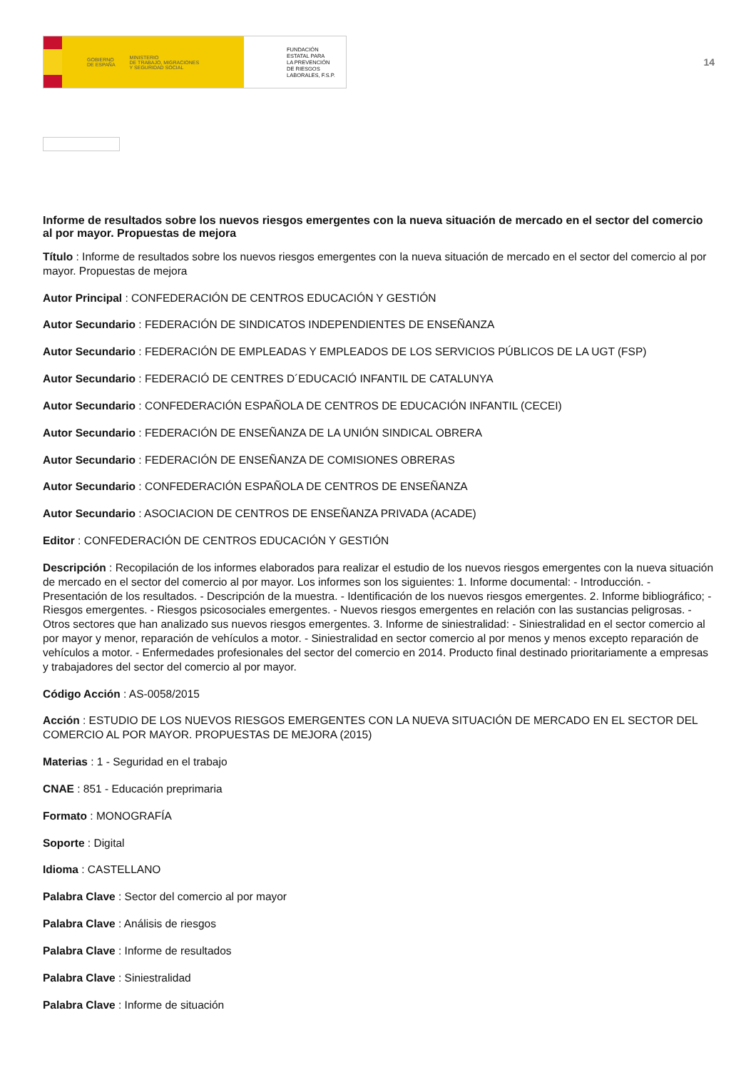GOBIERNO
DE ESPAÑA MINISTERIO
DE TRABAJO, MIGRACIONES
Y SEGURIDAD SOCIAL
FUNDACIÓN
ESTATAL PARA
LA PREVENCIÓN
DE RIESGOS
LABORALES, F.S.P.
14
Informe de resultados sobre los nuevos riesgos emergentes con la nueva situación de mercado en el sector del comercio al por mayor. Propuestas de mejora
Título : Informe de resultados sobre los nuevos riesgos emergentes con la nueva situación de mercado en el sector del comercio al por mayor. Propuestas de mejora
Autor Principal : CONFEDERACIÓN DE CENTROS EDUCACIÓN Y GESTIÓN
Autor Secundario : FEDERACIÓN DE SINDICATOS INDEPENDIENTES DE ENSEÑANZA
Autor Secundario : FEDERACIÓN DE EMPLEADAS Y EMPLEADOS DE LOS SERVICIOS PÚBLICOS DE LA UGT (FSP)
Autor Secundario : FEDERACIÓ DE CENTRES D´EDUCACIÓ INFANTIL DE CATALUNYA
Autor Secundario : CONFEDERACIÓN ESPAÑOLA DE CENTROS DE EDUCACIÓN INFANTIL (CECEI)
Autor Secundario : FEDERACIÓN DE ENSEÑANZA DE LA UNIÓN SINDICAL OBRERA
Autor Secundario : FEDERACIÓN DE ENSEÑANZA DE COMISIONES OBRERAS
Autor Secundario : CONFEDERACIÓN ESPAÑOLA DE CENTROS DE ENSEÑANZA
Autor Secundario : ASOCIACION DE CENTROS DE ENSEÑANZA PRIVADA (ACADE)
Editor : CONFEDERACIÓN DE CENTROS EDUCACIÓN Y GESTIÓN
Descripción : Recopilación de los informes elaborados para realizar el estudio de los nuevos riesgos emergentes con la nueva situación de mercado en el sector del comercio al por mayor. Los informes son los siguientes: 1. Informe documental: - Introducción. - Presentación de los resultados. - Descripción de la muestra. - Identificación de los nuevos riesgos emergentes. 2. Informe bibliográfico; - Riesgos emergentes. - Riesgos psicosociales emergentes. - Nuevos riesgos emergentes en relación con las sustancias peligrosas. - Otros sectores que han analizado sus nuevos riesgos emergentes. 3. Informe de siniestralidad: - Siniestralidad en el sector comercio al por mayor y menor, reparación de vehículos a motor. - Siniestralidad en sector comercio al por menos y menos excepto reparación de vehículos a motor. - Enfermedades profesionales del sector del comercio en 2014. Producto final destinado prioritariamente a empresas y trabajadores del sector del comercio al por mayor.
Código Acción : AS-0058/2015
Acción : ESTUDIO DE LOS NUEVOS RIESGOS EMERGENTES CON LA NUEVA SITUACIÓN DE MERCADO EN EL SECTOR DEL COMERCIO AL POR MAYOR. PROPUESTAS DE MEJORA (2015)
Materias : 1 - Seguridad en el trabajo
CNAE : 851 - Educación preprimaria
Formato : MONOGRAFÍA
Soporte : Digital
Idioma : CASTELLANO
Palabra Clave : Sector del comercio al por mayor
Palabra Clave : Análisis de riesgos
Palabra Clave : Informe de resultados
Palabra Clave : Siniestralidad
Palabra Clave : Informe de situación